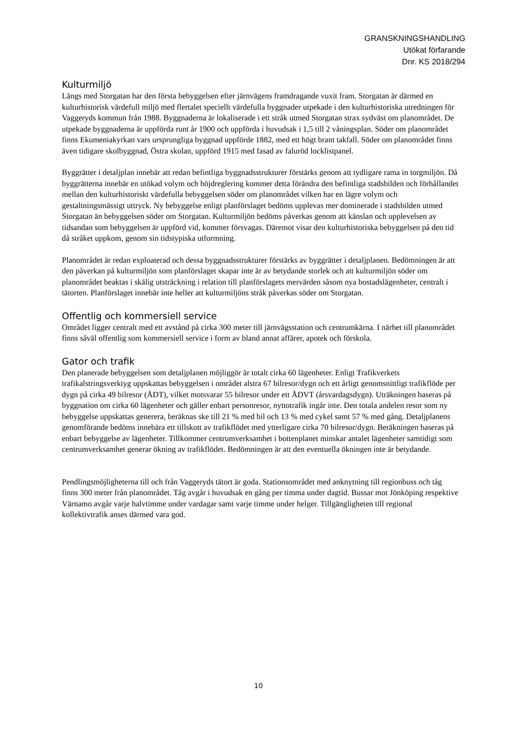GRANSKNINGSHANDLING
Utökat förfarande
Dnr. KS 2018/294
Kulturmiljö
Längs med Storgatan har den första bebyggelsen efter järnvägens framdragande vuxit fram. Storgatan är därmed en kulturhistorisk värdefull miljö med flertalet speciellt värdefulla byggnader utpekade i den kulturhistoriska utredningen för Vaggeryds kommun från 1988. Byggnaderna är lokaliserade i ett stråk utmed Storgatan strax sydväst om planområdet. De utpekade byggnaderna är uppförda runt år 1900 och uppförda i huvudsak i 1,5 till 2 våningsplan. Söder om planområdet finns Ekumeniakyrkan vars ursprungliga byggnad uppförde 1882, med ett högt brant takfall. Söder om planområdet finns även tidigare skolbyggnad, Östra skolan, uppförd 1915 med fasad av faluröd locklistpanel.
Byggrätter i detaljplan innebär att redan befintliga byggnadsstrukturer förstärks genom att tydligare rama in torgmiljön. Då byggrätterna innebär en utökad volym och höjdreglering kommer detta förändra den befintliga stadsbilden och förhållandet mellan den kulturhistoriskt värdefulla bebyggelsen söder om planområdet vilken har en lägre volym och gestaltningsmässigt uttryck. Ny bebyggelse enligt planförslaget bedöms upplevas mer dominerade i stadsbilden utmed Storgatan än bebyggelsen söder om Storgatan. Kulturmiljön bedöms påverkas genom att känslan och upplevelsen av tidsandan som bebyggelsen är uppförd vid, kommer försvagas. Däremot visar den kulturhistoriska bebyggelsen på den tid då stråket uppkom, genom sin tidstypiska utformning.
Planområdet är redan exploaterad och dessa byggnadsstrukturer förstärks av byggrätter i detaljplanen. Bedömningen är att den påverkan på kulturmiljön som planförslaget skapar inte är av betydande storlek och att kulturmiljön söder om planområdet beaktas i skälig utsträckning i relation till planförslagets mervärden såsom nya bostadslägenheter, centralt i tätorten. Planförslaget innebär inte heller att kulturmiljöns stråk påverkas söder om Storgatan.
Offentlig och kommersiell service
Området ligger centralt med ett avstånd på cirka 300 meter till järnvägsstation och centrumkärna. I närhet till planområdet finns såväl offentlig som kommersiell service i form av bland annat affärer, apotek och förskola.
Gator och trafik
Den planerade bebyggelsen som detaljplanen möjliggör är totalt cirka 60 lägenheter. Enligt Trafikverkets trafikalstringsverktyg uppskattas bebyggelsen i området alstra 67 bilresor/dygn och ett årligt genomsnittligt trafikflöde per dygn på cirka 49 bilresor (ÅDT), vilket motsvarar 55 bilresor under ett ÅDVT (årsvardagsdygn). Uträkningen baseras på byggnation om cirka 60 lägenheter och gäller enbart personresor, nyttotrafik ingår inte. Den totala andelen resor som ny bebyggelse uppskattas generera, beräknas ske till 21 % med bil och 13 % med cykel samt 57 % med gång. Detaljplanens genomförande bedöms innebära ett tillskott av trafikflödet med ytterligare cirka 70 bilresor/dygn. Beräkningen baseras på enbart bebyggelse av lägenheter. Tillkommer centrumverksamhet i bottenplanet minskar antalet lägenheter samtidigt som centrumverksamhet generar ökning av trafikflödet. Bedömningen är att den eventuella ökningen inte är betydande.
Pendlingsmöjligheterna till och från Vaggeryds tätort är goda. Stationsområdet med anknytning till regionbuss och tåg finns 300 meter från planområdet. Tåg avgår i huvudsak en gång per timma under dagtid. Bussar mot Jönköping respektive Värnamo avgår varje halvtimme under vardagar samt varje timme under helger. Tillgängligheten till regional kollektivtrafik anses därmed vara god.
10